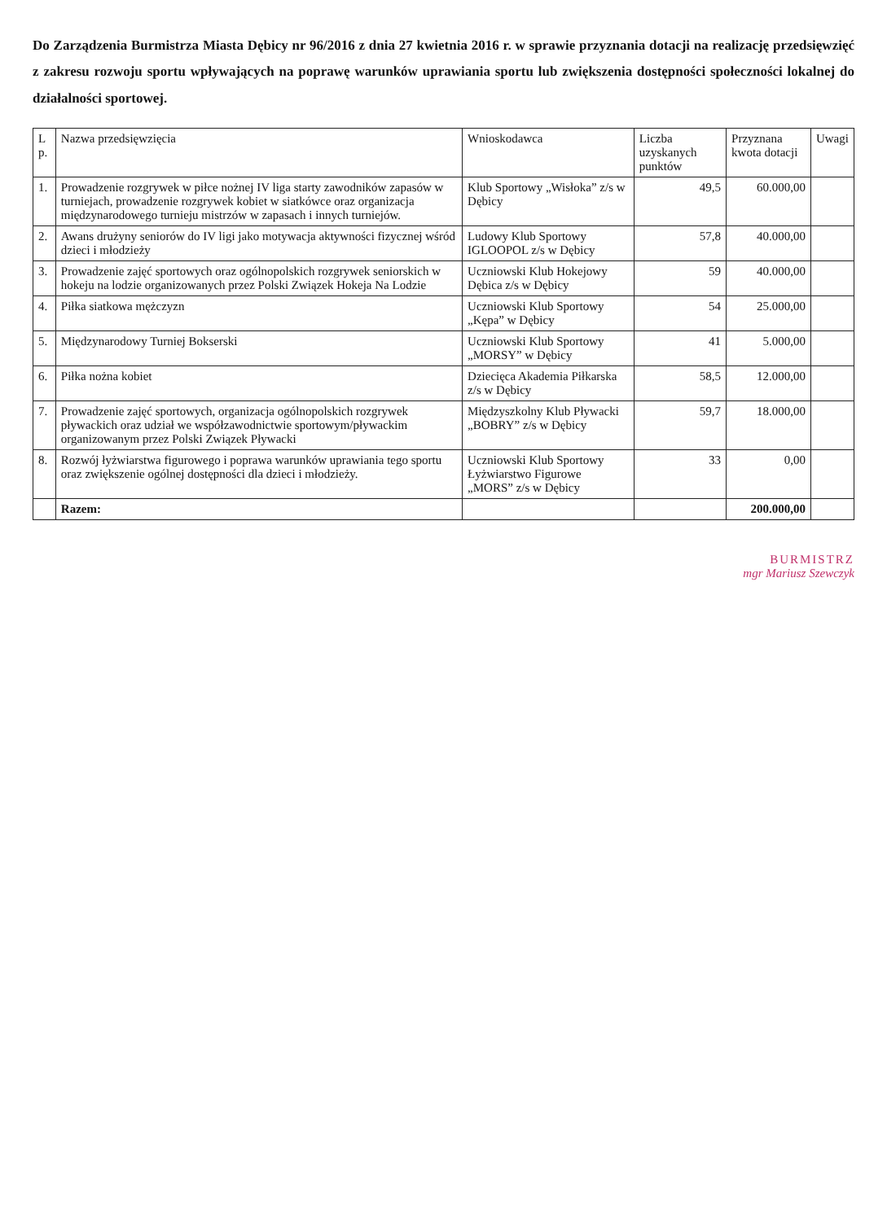Do Zarządzenia Burmistrza Miasta Dębicy nr 96/2016 z dnia 27 kwietnia 2016 r. w sprawie przyznania dotacji na realizację przedsięwzięć z zakresu rozwoju sportu wpływających na poprawę warunków uprawiania sportu lub zwiększenia dostępności społeczności lokalnej do działalności sportowej.
| L p. | Nazwa przedsięwzięcia | Wnioskodawca | Liczba uzyskanych punktów | Przyznana kwota dotacji | Uwagi |
| --- | --- | --- | --- | --- | --- |
| 1. | Prowadzenie rozgrywek w piłce nożnej IV liga starty zawodników zapasów w turniejach, prowadzenie rozgrywek kobiet w siatkówce oraz organizacja międzynarodowego turnieju mistrzów w zapasach i innych turniejów. | Klub Sportowy „Wisłoka” z/s w Dębicy | 49,5 | 60.000,00 | |
| 2. | Awans drużyny seniorów do IV ligi jako motywacja aktywności fizycznej wśród dzieci i młodzieży | Ludowy Klub Sportowy IGLOOPOL z/s w Dębicy | 57,8 | 40.000,00 | |
| 3. | Prowadzenie zajęć sportowych oraz ogólnopolskich rozgrywek seniorskich w hokeju na lodzie organizowanych przez Polski Związek Hokeja Na Lodzie | Uczniowski Klub Hokejowy Dębica z/s w Dębicy | 59 | 40.000,00 | |
| 4. | Piłka siatkowa mężczyzn | Uczniowski Klub Sportowy „Kępa” w Dębicy | 54 | 25.000,00 | |
| 5. | Międzynarodowy Turniej Bokserski | Uczniowski Klub Sportowy „MORSY” w Dębicy | 41 | 5.000,00 | |
| 6. | Piłka nożna kobiet | Dziecięca Akademia Piłkarska z/s w Dębicy | 58,5 | 12.000,00 | |
| 7. | Prowadzenie zajęć sportowych, organizacja ogólnopolskich rozgrywek pływackich oraz udział we współzawodnictwie sportowym/pływackim organizowanym przez Polski Związek Pływacki | Międzyszkolny Klub Pływacki „BOBRY” z/s w Dębicy | 59,7 | 18.000,00 | |
| 8. | Rozwój łyżwiarstwa figurowego i poprawa warunków uprawiania tego sportu oraz zwiększenie ogólnej dostępności dla dzieci i młodzieży. | Uczniowski Klub Sportowy Łyżwiarstwo Figurowe „MORS” z/s w Dębicy | 33 | 0,00 | |
| | Razem: | | | 200.000,00 | |
BURMISTRZ
mgr Mariusz Szewczyk